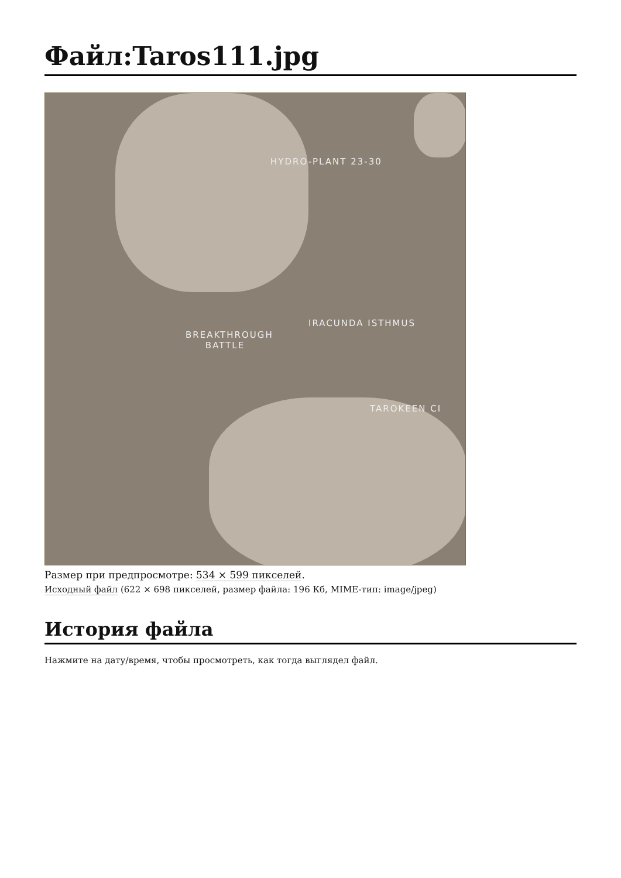Файл:Taros111.jpg
HYDRO-PLANT 23-30
IRACUNDA ISTHMUS
BREAKTHROUGH
BATTLE
TAROKEEN CI
Размер при предпросмотре: 534 × 599 пикселей.
Исходный файл (622 × 698 пикселей, размер файла: 196 Кб, MIME-тип: image/jpeg)
История файла
Нажмите на дату/время, чтобы просмотреть, как тогда выглядел файл.